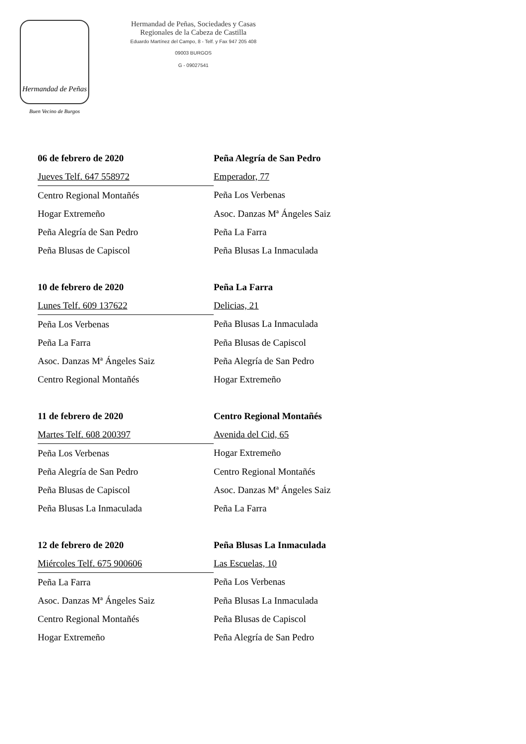Hermandad de Peñas
Buen Vecino de Burgos
Hermandad de Peñas, Sociedades y Casas
Regionales de la Cabeza de Castilla
Eduardo Martínez del Campo, 8 - Telf. y Fax 947 205 408
09003 BURGOS
G - 09027541
| 06 de febrero de 2020 | Peña Alegría de San Pedro |
| Jueves Telf. 647 558972 | Emperador, 77 |
| Centro Regional Montañés | Peña Los Verbenas |
| Hogar Extremeño | Asoc. Danzas Mª Ángeles Saiz |
| Peña Alegría de San Pedro | Peña La Farra |
| Peña Blusas de Capiscol | Peña Blusas La Inmaculada |
| 10 de febrero de 2020 | Peña La Farra |
| Lunes Telf. 609 137622 | Delicias, 21 |
| Peña Los Verbenas | Peña Blusas La Inmaculada |
| Peña La Farra | Peña Blusas de Capiscol |
| Asoc. Danzas Mª Ángeles Saiz | Peña Alegría de San Pedro |
| Centro Regional Montañés | Hogar Extremeño |
| 11 de febrero de 2020 | Centro Regional Montañés |
| Martes Telf. 608 200397 | Avenida del Cid, 65 |
| Peña Los Verbenas | Hogar Extremeño |
| Peña Alegría de San Pedro | Centro Regional Montañés |
| Peña Blusas de Capiscol | Asoc. Danzas Mª Ángeles Saiz |
| Peña Blusas La Inmaculada | Peña La Farra |
| 12 de febrero de 2020 | Peña Blusas La Inmaculada |
| Miércoles Telf. 675 900606 | Las Escuelas, 10 |
| Peña La Farra | Peña Los Verbenas |
| Asoc. Danzas Mª Ángeles Saiz | Peña Blusas La Inmaculada |
| Centro Regional Montañés | Peña Blusas de Capiscol |
| Hogar Extremeño | Peña Alegría de San Pedro |